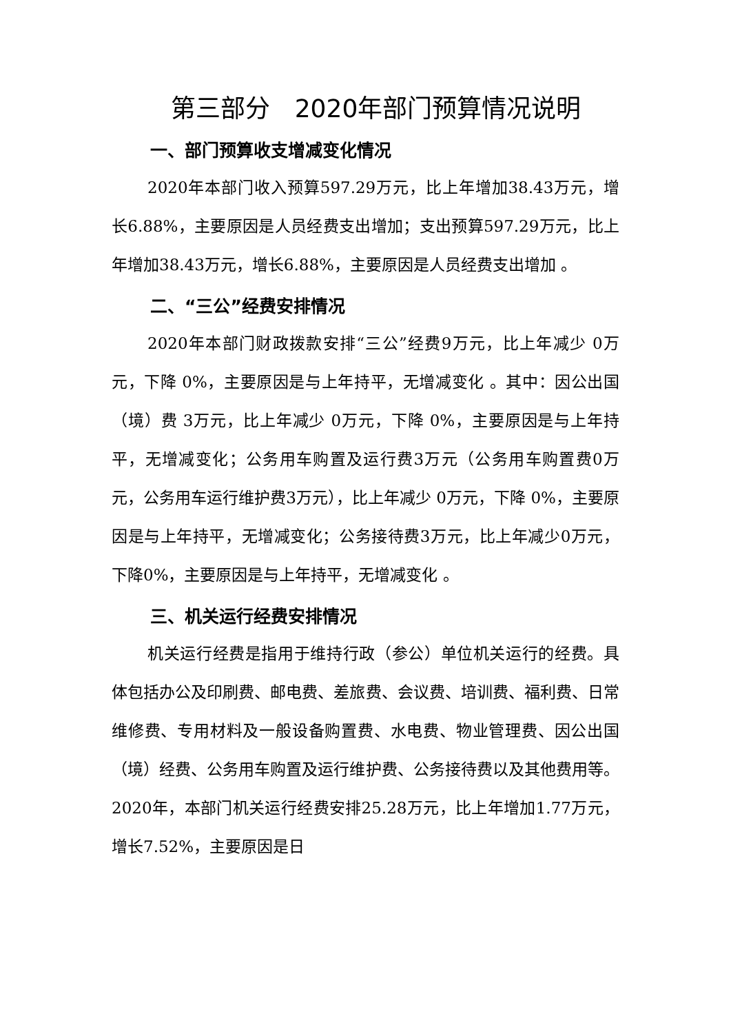第三部分　2020年部门预算情况说明
一、部门预算收支增减变化情况
2020年本部门收入预算597.29万元，比上年增加38.43万元，增长6.88%，主要原因是人员经费支出增加；支出预算597.29万元，比上年增加38.43万元，增长6.88%，主要原因是人员经费支出增加 。
二、“三公”经费安排情况
2020年本部门财政拨款安排“三公”经费9万元，比上年减少 0万元，下降 0%，主要原因是与上年持平，无增减变化 。其中：因公出国（境）费 3万元，比上年减少 0万元，下降 0%，主要原因是与上年持平，无增减变化；公务用车购置及运行费3万元（公务用车购置费0万元，公务用车运行维护费3万元），比上年减少 0万元，下降 0%，主要原因是与上年持平，无增减变化；公务接待费3万元，比上年减少0万元，下降0%，主要原因是与上年持平，无增减变化 。
三、机关运行经费安排情况
机关运行经费是指用于维持行政（参公）单位机关运行的经费。具体包括办公及印刷费、邮电费、差旅费、会议费、培训费、福利费、日常维修费、专用材料及一般设备购置费、水电费、物业管理费、因公出国（境）经费、公务用车购置及运行维护费、公务接待费以及其他费用等。2020年，本部门机关运行经费安排25.28万元，比上年增加1.77万元，增长7.52%，主要原因是日